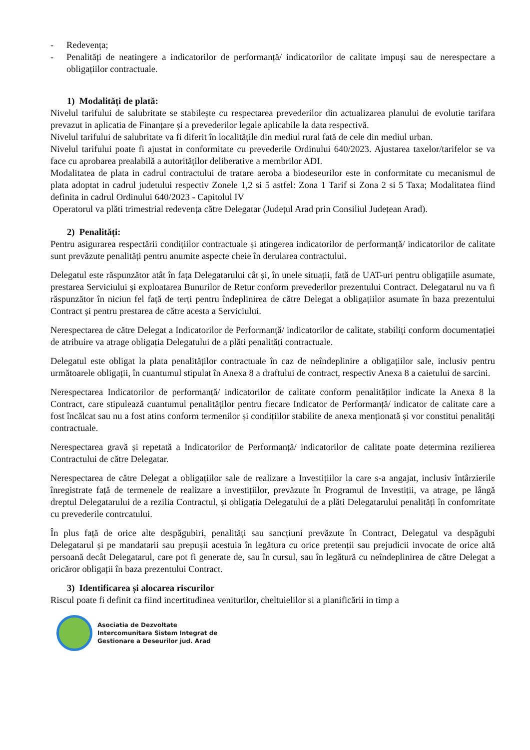- Redevența;
- Penalități de neatingere a indicatorilor de performanță/ indicatorilor de calitate impuși sau de nerespectare a obligațiilor contractuale.
1) Modalități de plată:
Nivelul tarifului de salubritate se stabilește cu respectarea prevederilor din actualizarea planului de evolutie tarifara prevazut in aplicatia de Finanțare și a prevederilor legale aplicabile la data respectivă.
Nivelul tarifului de salubritate va fi diferit în localitățile din mediul rural fată de cele din mediul urban.
Nivelul tarifului poate fi ajustat in conformitate cu prevederile Ordinului 640/2023. Ajustarea taxelor/tarifelor se va face cu aprobarea prealabilă a autorităților deliberative a membrilor ADI.
Modalitatea de plata in cadrul contractului de tratare aeroba a biodeseurilor este in conformitate cu mecanismul de plata adoptat in cadrul judetului respectiv Zonele 1,2 si 5 astfel: Zona 1 Tarif si Zona 2 si 5 Taxa; Modalitatea fiind definita in cadrul Ordinului 640/2023 - Capitolul IV
Operatorul va plăti trimestrial redevența către Delegatar (Județul Arad prin Consiliul Județean Arad).
2) Penalități:
Pentru asigurarea respectării condițiilor contractuale și atingerea indicatorilor de performanță/ indicatorilor de calitate sunt prevăzute penalități pentru anumite aspecte cheie în derularea contractului.
Delegatul este răspunzător atât în fața Delegatarului cât și, în unele situații, fată de UAT-uri pentru obligațiile asumate, prestarea Serviciului și exploatarea Bunurilor de Retur conform prevederilor prezentului Contract. Delegatarul nu va fi răspunzător în niciun fel față de terți pentru îndeplinirea de către Delegat a obligațiilor asumate în baza prezentului Contract și pentru prestarea de către acesta a Serviciului.
Nerespectarea de către Delegat a Indicatorilor de Performanță/ indicatorilor de calitate, stabiliți conform documentației de atribuire va atrage obligația Delegatului de a plăti penalități contractuale.
Delegatul este obligat la plata penalităților contractuale în caz de neîndeplinire a obligațiilor sale, inclusiv pentru următoarele obligații, în cuantumul stipulat în Anexa 8 a draftului de contract, respectiv Anexa 8 a caietului de sarcini.
Nerespectarea Indicatorilor de performanță/ indicatorilor de calitate conform penalităților indicate la Anexa 8 la Contract, care stipulează cuantumul penalităților pentru fiecare Indicator de Performanță/ indicator de calitate care a fost încălcat sau nu a fost atins conform termenilor și condițiilor stabilite de anexa menționată și vor constitui penalități contractuale.
Nerespectarea gravă și repetată a Indicatorilor de Performanță/ indicatorilor de calitate poate determina rezilierea Contractului de către Delegatar.
Nerespectarea de către Delegat a obligațiilor sale de realizare a Investițiilor la care s-a angajat, inclusiv întârzierile înregistrate față de termenele de realizare a investițiilor, prevăzute în Programul de Investiții, va atrage, pe lângă dreptul Delegatarului de a rezilia Contractul, și obligația Delegatului de a plăti Delegatarului penalități în confomritate cu prevederile contrcatului.
În plus față de orice alte despăgubiri, penalități sau sancțiuni prevăzute în Contract, Delegatul va despăgubi Delegatarul și pe mandatarii sau prepușii acestuia în legătura cu orice pretenții sau prejudicii invocate de orice altă persoană decât Delegatarul, care pot fi generate de, sau în cursul, sau în legătură cu neîndeplinirea de către Delegat a oricăror obligații în baza prezentului Contract.
3) Identificarea și alocarea riscurilor
Riscul poate fi definit ca fiind incertitudinea veniturilor, cheltuielilor si a planificării in timp a
Asociatia de Dezvoltate
Intercomunitara Sistem Integrat de
Gestionare a Deseurilor jud. Arad